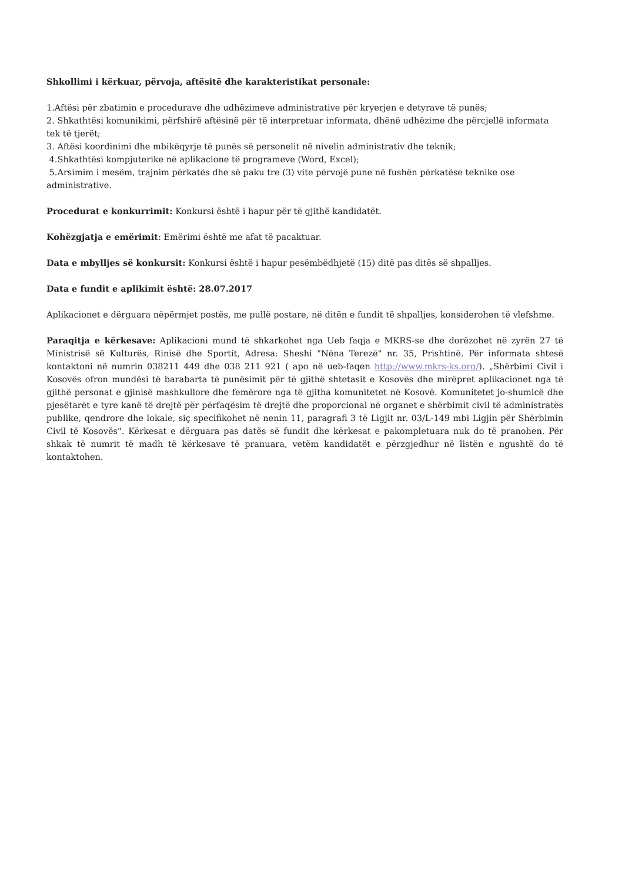Shkollimi i kërkuar, përvoja, aftësitë dhe karakteristikat personale:
1.Aftësi për zbatimin e procedurave dhe udhëzimeve administrative për kryerjen e detyrave të punës;
2. Shkathtësi komunikimi, përfshirë aftësinë për të interpretuar informata, dhënë udhëzime dhe përcjellë informata tek të tjerët;
3. Aftësi koordinimi dhe mbikëqyrje të punës së personelit në nivelin administrativ dhe teknik;
4.Shkathtësi kompjuterike në aplikacione të programeve (Word, Excel);
5.Arsimim i mesëm, trajnim përkatës dhe së paku tre (3) vite përvojë pune në fushën përkatëse teknike ose administrative.
Procedurat e konkurrimit: Konkursi është i hapur për të gjithë kandidatët.
Kohëzgjatja e emërimit: Emërimi është me afat të pacaktuar.
Data e mbylljes së konkursit: Konkursi është i hapur pesëmbëdhjetë (15) ditë pas ditës së shpalljes.
Data e fundit e aplikimit është: 28.07.2017
Aplikacionet e dërguara nëpërmjet postës, me pullë postare, në ditën e fundit të shpalljes, konsiderohen të vlefshme.
Paraqitja e kërkesave: Aplikacioni mund të shkarkohet nga Ueb faqja e MKRS-se dhe dorëzohet në zyrën 27 të Ministrisë së Kulturës, Rinisë dhe Sportit, Adresa: Sheshi "Nëna Terezë" nr. 35, Prishtinë. Për informata shtesë kontaktoni në numrin 038211 449 dhe 038 211 921 ( apo në ueb-faqen http://www.mkrs-ks.org/). „Shërbimi Civil i Kosovës ofron mundësi të barabarta të punësimit për të gjithë shtetasit e Kosovës dhe mirëpret aplikacionet nga të gjithë personat e gjinisë mashkullore dhe femërore nga të gjitha komunitetet në Kosovë. Komunitetet jo-shumicë dhe pjesëtarët e tyre kanë të drejtë për përfaqësim të drejtë dhe proporcional në organet e shërbimit civil të administratës publike, qendrore dhe lokale, siç specifikohet në nenin 11, paragrafi 3 të Ligjit nr. 03/L-149 mbi Ligjin për Shërbimin Civil të Kosovës". Kërkesat e dërguara pas datës së fundit dhe kërkesat e pakompletuara nuk do të pranohen. Për shkak të numrit të madh të kërkesave të pranuara, vetëm kandidatët e përzgjedhur në listën e ngushtë do të kontaktohen.